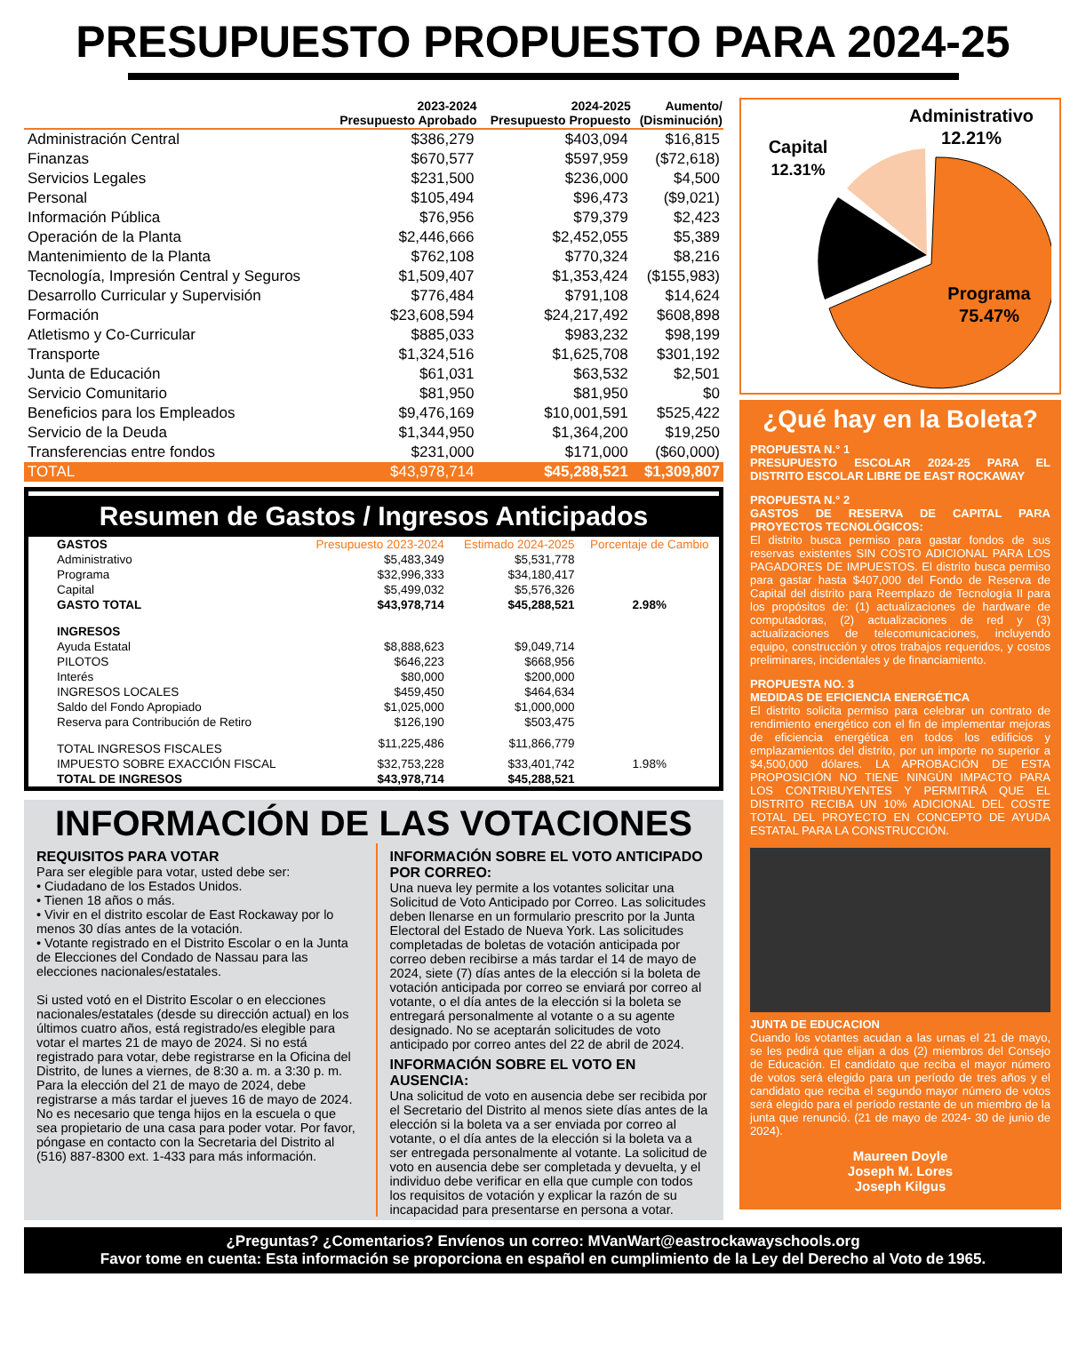PRESUPUESTO PROPUESTO PARA 2024-25
| | 2023-2024 Presupuesto Aprobado | 2024-2025 Presupuesto Propuesto | Aumento/ (Disminución) |
| --- | --- | --- | --- |
| Administración Central | $386,279 | $403,094 | $16,815 |
| Finanzas | $670,577 | $597,959 | ($72,618) |
| Servicios Legales | $231,500 | $236,000 | $4,500 |
| Personal | $105,494 | $96,473 | ($9,021) |
| Información Pública | $76,956 | $79,379 | $2,423 |
| Operación de la Planta | $2,446,666 | $2,452,055 | $5,389 |
| Mantenimiento de la Planta | $762,108 | $770,324 | $8,216 |
| Tecnología, Impresión Central y Seguros | $1,509,407 | $1,353,424 | ($155,983) |
| Desarrollo Curricular y Supervisión | $776,484 | $791,108 | $14,624 |
| Formación | $23,608,594 | $24,217,492 | $608,898 |
| Atletismo y Co-Curricular | $885,033 | $983,232 | $98,199 |
| Transporte | $1,324,516 | $1,625,708 | $301,192 |
| Junta de Educación | $61,031 | $63,532 | $2,501 |
| Servicio Comunitario | $81,950 | $81,950 | $0 |
| Beneficios para los Empleados | $9,476,169 | $10,001,591 | $525,422 |
| Servicio de la Deuda | $1,344,950 | $1,364,200 | $19,250 |
| Transferencias entre fondos | $231,000 | $171,000 | ($60,000) |
| TOTAL | $43,978,714 | $45,288,521 | $1,309,807 |
Resumen de Gastos / Ingresos Anticipados
| GASTOS | Presupuesto 2023-2024 | Estimado 2024-2025 | Porcentaje de Cambio |
| Administrativo | $5,483,349 | $5,531,778 | |
| Programa | $32,996,333 | $34,180,417 | |
| Capital | $5,499,032 | $5,576,326 | |
| GASTO TOTAL | $43,978,714 | $45,288,521 | 2.98% |
| INGRESOS | | | |
| Ayuda Estatal | $8,888,623 | $9,049,714 | |
| PILOTOS | $646,223 | $668,956 | |
| Interés | $80,000 | $200,000 | |
| INGRESOS LOCALES | $459,450 | $464,634 | |
| Saldo del Fondo Apropiado | $1,025,000 | $1,000,000 | |
| Reserva para Contribución de Retiro | $126,190 | $503,475 | |
| TOTAL INGRESOS FISCALES | $11,225,486 | $11,866,779 | |
| IMPUESTO SOBRE EXACCIÓN FISCAL | $32,753,228 | $33,401,742 | 1.98% |
| TOTAL DE INGRESOS | $43,978,714 | $45,288,521 | |
INFORMACIÓN DE LAS VOTACIONES
REQUISITOS PARA VOTAR
Para ser elegible para votar, usted debe ser:
• Ciudadano de los Estados Unidos.
• Tienen 18 años o más.
• Vivir en el distrito escolar de East Rockaway por lo menos 30 días antes de la votación.
• Votante registrado en el Distrito Escolar o en la Junta de Elecciones del Condado de Nassau para las elecciones nacionales/estatales.
Si usted votó en el Distrito Escolar o en elecciones nacionales/estatales (desde su dirección actual) en los últimos cuatro años, está registrado/es elegible para votar el martes 21 de mayo de 2024. Si no está registrado para votar, debe registrarse en la Oficina del Distrito, de lunes a viernes, de 8:30 a. m. a 3:30 p. m. Para la elección del 21 de mayo de 2024, debe registrarse a más tardar el jueves 16 de mayo de 2024. No es necesario que tenga hijos en la escuela o que sea propietario de una casa para poder votar. Por favor, póngase en contacto con la Secretaria del Distrito al (516) 887-8300 ext. 1-433 para más información.
INFORMACIÓN SOBRE EL VOTO ANTICIPADO POR CORREO:
Una nueva ley permite a los votantes solicitar una Solicitud de Voto Anticipado por Correo. Las solicitudes deben llenarse en un formulario prescrito por la Junta Electoral del Estado de Nueva York. Las solicitudes completadas de boletas de votación anticipada por correo deben recibirse a más tardar el 14 de mayo de 2024, siete (7) días antes de la elección si la boleta de votación anticipada por correo se enviará por correo al votante, o el día antes de la elección si la boleta se entregará personalmente al votante o a su agente designado. No se aceptarán solicitudes de voto anticipado por correo antes del 22 de abril de 2024.
INFORMACIÓN SOBRE EL VOTO EN AUSENCIA:
Una solicitud de voto en ausencia debe ser recibida por el Secretario del Distrito al menos siete días antes de la elección si la boleta va a ser enviada por correo al votante, o el día antes de la elección si la boleta va a ser entregada personalmente al votante. La solicitud de voto en ausencia debe ser completada y devuelta, y el individuo debe verificar en ella que cumple con todos los requisitos de votación y explicar la razón de su incapacidad para presentarse en persona a votar.
Administrativo
12.21%
Capital
12.31%
Programa
75.47%
¿Qué hay en la Boleta?
PROPUESTA N.° 1
PRESUPUESTO ESCOLAR 2024-25 PARA EL DISTRITO ESCOLAR LIBRE DE EAST ROCKAWAY
PROPUESTA N.° 2
GASTOS DE RESERVA DE CAPITAL PARA PROYECTOS TECNOLÓGICOS:
El distrito busca permiso para gastar fondos de sus reservas existentes SIN COSTO ADICIONAL PARA LOS PAGADORES DE IMPUESTOS. El distrito busca permiso para gastar hasta $407,000 del Fondo de Reserva de Capital del distrito para Reemplazo de Tecnología II para los propósitos de: (1) actualizaciones de hardware de computadoras, (2) actualizaciones de red y (3) actualizaciones de telecomunicaciones, incluyendo equipo, construcción y otros trabajos requeridos, y costos preliminares, incidentales y de financiamiento.
PROPUESTA NO. 3
MEDIDAS DE EFICIENCIA ENERGÉTICA
El distrito solicita permiso para celebrar un contrato de rendimiento energético con el fin de implementar mejoras de eficiencia energética en todos los edificios y emplazamientos del distrito, por un importe no superior a $4,500,000 dólares. LA APROBACIÓN DE ESTA PROPOSICIÓN NO TIENE NINGÚN IMPACTO PARA LOS CONTRIBUYENTES Y PERMITIRÁ QUE EL DISTRITO RECIBA UN 10% ADICIONAL DEL COSTE TOTAL DEL PROYECTO EN CONCEPTO DE AYUDA ESTATAL PARA LA CONSTRUCCIÓN.
JUNTA DE EDUCACION
Cuando los votantes acudan a las urnas el 21 de mayo, se les pedirá que elijan a dos (2) miembros del Consejo de Educación. El candidato que reciba el mayor número de votos será elegido para un período de tres años y el candidato que reciba el segundo mayor número de votos será elegido para el período restante de un miembro de la junta que renunció. (21 de mayo de 2024- 30 de junio de 2024).
Maureen Doyle
Joseph M. Lores
Joseph Kilgus
¿Preguntas? ¿Comentarios? Envíenos un correo: MVanWart@eastrockawayschools.org
Favor tome en cuenta: Esta información se proporciona en español en cumplimiento de la Ley del Derecho al Voto de 1965.